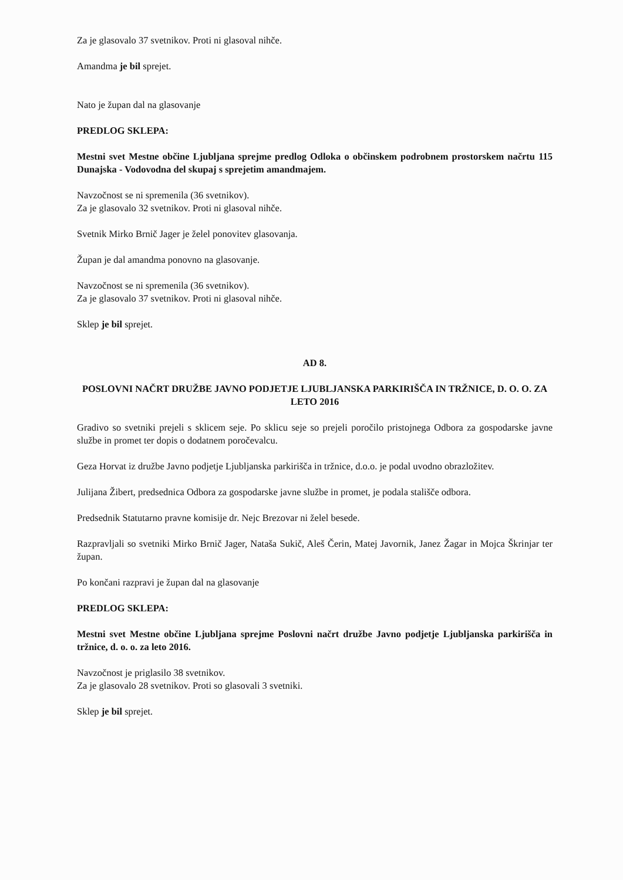Za je glasovalo 37 svetnikov. Proti ni glasoval nihče.
Amandma je bil sprejet.
Nato je župan dal na glasovanje
PREDLOG SKLEPA:
Mestni svet Mestne občine Ljubljana sprejme predlog Odloka o občinskem podrobnem prostorskem načrtu 115 Dunajska - Vodovodna del skupaj s sprejetim amandmajem.
Navzočnost se ni spremenila (36 svetnikov).
Za je glasovalo 32 svetnikov. Proti ni glasoval nihče.
Svetnik Mirko Brnič Jager je želel ponovitev glasovanja.
Župan je dal amandma ponovno na glasovanje.
Navzočnost se ni spremenila (36 svetnikov).
Za je glasovalo 37 svetnikov. Proti ni glasoval nihče.
Sklep je bil sprejet.
AD 8.
POSLOVNI NAČRT DRUŽBE JAVNO PODJETJE LJUBLJANSKA PARKIRIŠČA IN TRŽNICE, D. O. O. ZA LETO 2016
Gradivo so svetniki prejeli s sklicem seje. Po sklicu seje so prejeli poročilo pristojnega Odbora za gospodarske javne službe in promet ter dopis o dodatnem poročevalcu.
Geza Horvat iz družbe Javno podjetje Ljubljanska parkirišča in tržnice, d.o.o. je podal uvodno obrazložitev.
Julijana Žibert, predsednica Odbora za gospodarske javne službe in promet, je podala stališče odbora.
Predsednik Statutarno pravne komisije dr. Nejc Brezovar ni želel besede.
Razpravljali so svetniki Mirko Brnič Jager, Nataša Sukič, Aleš Čerin, Matej Javornik, Janez Žagar in Mojca Škrinjar ter župan.
Po končani razpravi je župan dal na glasovanje
PREDLOG SKLEPA:
Mestni svet Mestne občine Ljubljana sprejme Poslovni načrt družbe Javno podjetje Ljubljanska parkirišča in tržnice, d. o. o. za leto 2016.
Navzočnost je priglasilo 38 svetnikov.
Za je glasovalo 28 svetnikov. Proti so glasovali 3 svetniki.
Sklep je bil sprejet.